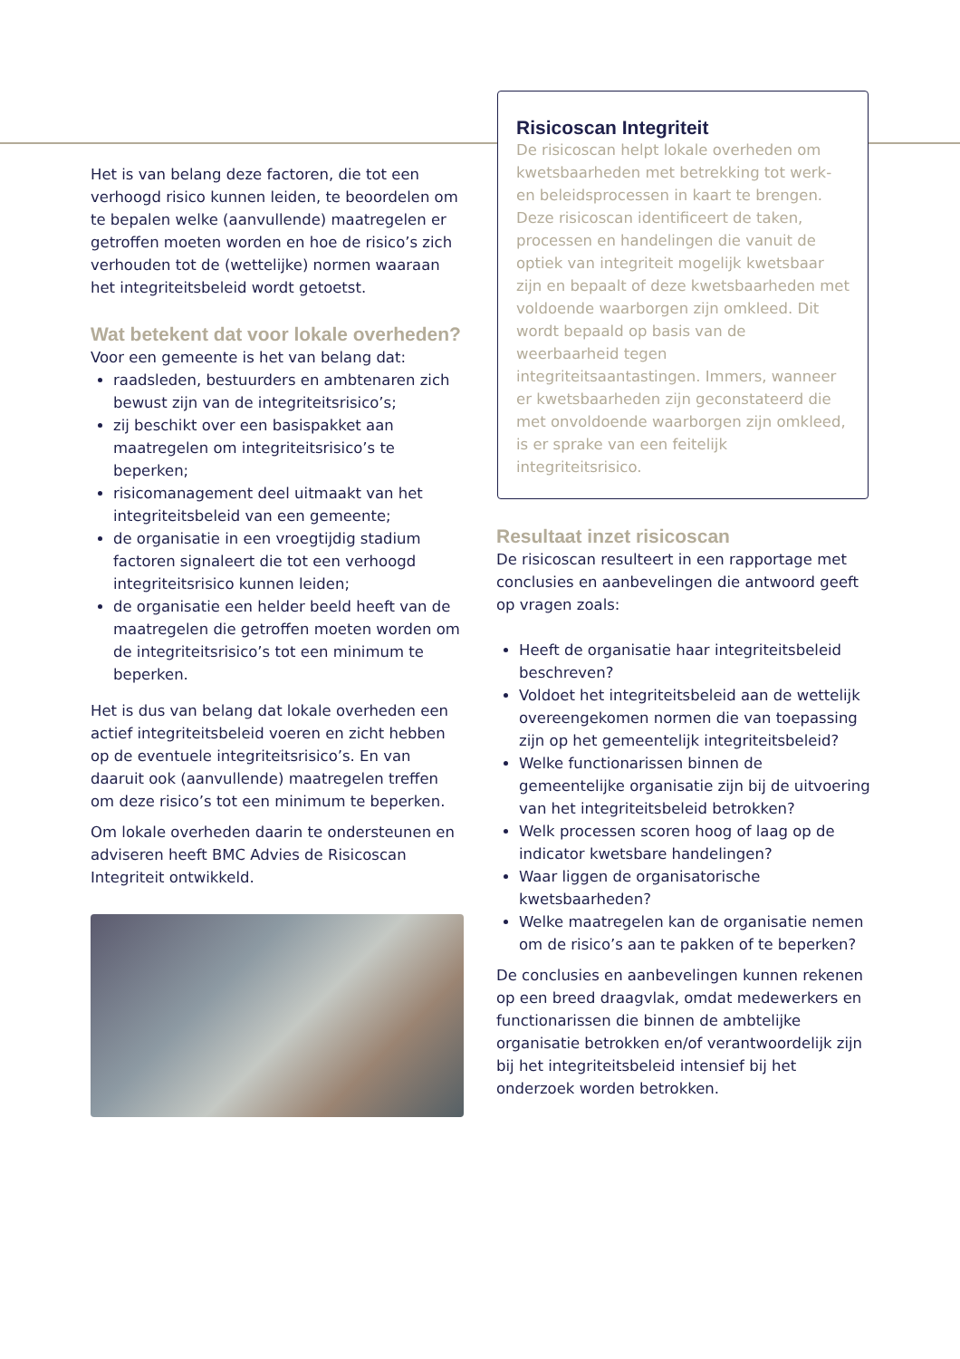Het is van belang deze factoren, die tot een verhoogd risico kunnen leiden, te beoordelen om te bepalen welke (aanvullende) maatregelen er getroffen moeten worden en hoe de risico’s zich verhouden tot de (wettelijke) normen waaraan het integriteitsbeleid wordt getoetst.
Wat betekent dat voor lokale overheden?
Voor een gemeente is het van belang dat:
raadsleden, bestuurders en ambtenaren zich bewust zijn van de integriteitsrisico’s;
zij beschikt over een basispakket aan maatregelen om integriteitsrisico’s te beperken;
risicomanagement deel uitmaakt van het integriteitsbeleid van een gemeente;
de organisatie in een vroegtijdig stadium factoren signaleert die tot een verhoogd integriteitsrisico kunnen leiden;
de organisatie een helder beeld heeft van de maatregelen die getroffen moeten worden om de integriteitsrisico’s tot een minimum te beperken.
Het is dus van belang dat lokale overheden een actief integriteitsbeleid voeren en zicht hebben op de eventuele integriteitsrisico’s. En van daaruit ook (aanvullende) maatregelen treffen om deze risico’s tot een minimum te beperken.
Om lokale overheden daarin te ondersteunen en adviseren heeft BMC Advies de Risicoscan Integriteit ontwikkeld.
Risicoscan Integriteit
De risicoscan helpt lokale overheden om kwetsbaarheden met betrekking tot werk- en beleidsprocessen in kaart te brengen. Deze risicoscan identificeert de taken, processen en handelingen die vanuit de optiek van integriteit mogelijk kwetsbaar zijn en bepaalt of deze kwetsbaarheden met voldoende waarborgen zijn omkleed. Dit wordt bepaald op basis van de weerbaarheid tegen integriteitsaantastingen. Immers, wanneer er kwetsbaarheden zijn geconstateerd die met onvoldoende waarborgen zijn omkleed, is er sprake van een feitelijk integriteitsrisico.
Resultaat inzet risicoscan
De risicoscan resulteert in een rapportage met conclusies en aanbevelingen die antwoord geeft op vragen zoals:
Heeft de organisatie haar integriteitsbeleid beschreven?
Voldoet het integriteitsbeleid aan de wettelijk overeengekomen normen die van toepassing zijn op het gemeentelijk integriteitsbeleid?
Welke functionarissen binnen de gemeentelijke organisatie zijn bij de uitvoering van het integriteitsbeleid betrokken?
Welk processen scoren hoog of laag op de indicator kwetsbare handelingen?
Waar liggen de organisatorische kwetsbaarheden?
Welke maatregelen kan de organisatie nemen om de risico’s aan te pakken of te beperken?
De conclusies en aanbevelingen kunnen rekenen op een breed draagvlak, omdat medewerkers en functionarissen die binnen de ambtelijke organisatie betrokken en/of verantwoordelijk zijn bij het integriteitsbeleid intensief bij het onderzoek worden betrokken.